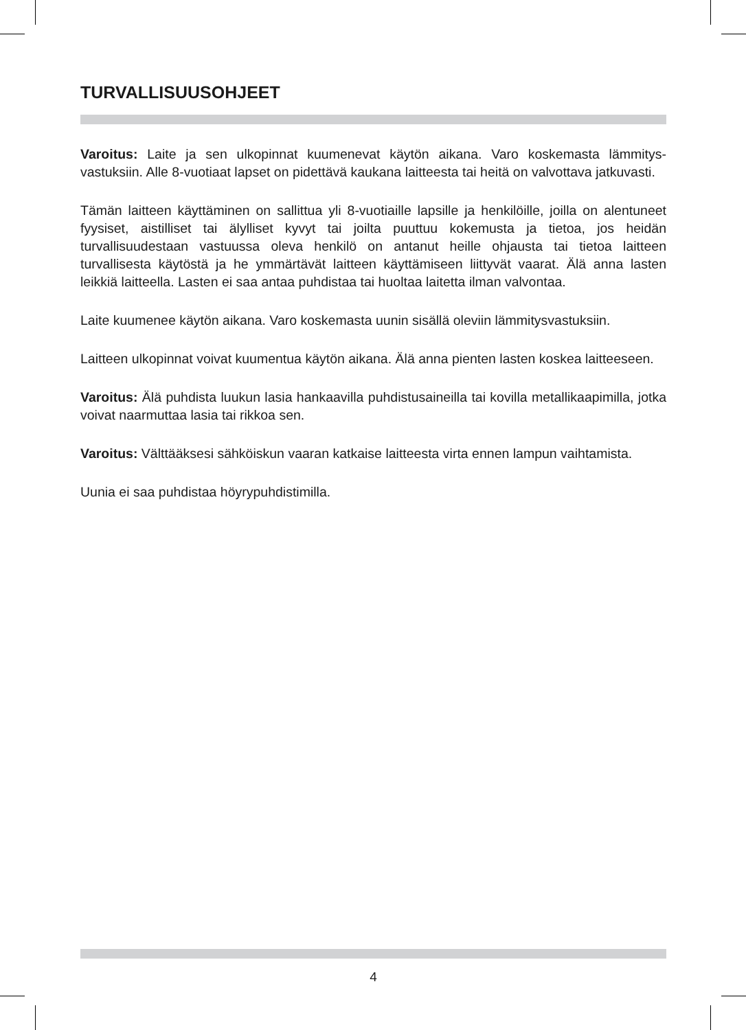TURVALLISUUSOHJEET
Varoitus: Laite ja sen ulkopinnat kuumenevat käytön aikana. Varo koskemasta lämmitys­vastuksiin. Alle 8-vuotiaat lapset on pidettävä kaukana laitteesta tai heitä on valvottava jatkuvasti.
Tämän laitteen käyttäminen on sallittua yli 8-vuotiaille lapsille ja henkilöille, joilla on alentuneet fyysiset, aistilliset tai älylliset kyvyt tai joilta puuttuu kokemusta ja tietoa, jos heidän turvallisuudestaan vastuussa oleva henkilö on antanut heille ohjausta tai tietoa laitteen turvallisesta käytöstä ja he ymmärtävät laitteen käyttämiseen liittyvät vaarat. Älä anna lasten leikkiä laitteella. Lasten ei saa antaa puhdistaa tai huoltaa laitetta ilman val­vontaa.
Laite kuumenee käytön aikana. Varo koskemasta uunin sisällä oleviin lämmitysvastuk­siin.
Laitteen ulkopinnat voivat kuumentua käytön aikana. Älä anna pienten lasten koskea laitteeseen.
Varoitus: Älä puhdista luukun lasia hankaavilla puhdistusaineilla tai kovilla metallikaapi­milla, jotka voivat naarmuttaa lasia tai rikkoa sen.
Varoitus: Välttääksesi sähköiskun vaaran katkaise laitteesta virta ennen lampun vaihta­mista.
Uunia ei saa puhdistaa höyrypuhdistimilla.
4